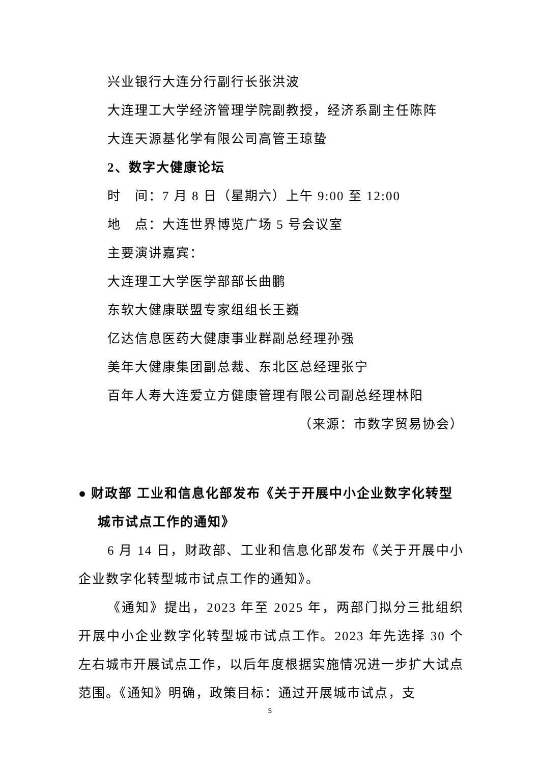兴业银行大连分行副行长张洪波
大连理工大学经济管理学院副教授，经济系副主任陈阵
大连天源基化学有限公司高管王琼蛰
2、数字大健康论坛
时　间：7 月 8 日（星期六）上午 9:00 至 12:00
地　点：大连世界博览广场 5 号会议室
主要演讲嘉宾：
大连理工大学医学部部长曲鹏
东软大健康联盟专家组组长王巍
亿达信息医药大健康事业群副总经理孙强
美年大健康集团副总裁、东北区总经理张宁
百年人寿大连爱立方健康管理有限公司副总经理林阳
（来源：市数字贸易协会）
● 财政部 工业和信息化部发布《关于开展中小企业数字化转型城市试点工作的通知》
6 月 14 日，财政部、工业和信息化部发布《关于开展中小企业数字化转型城市试点工作的通知》。
《通知》提出，2023 年至 2025 年，两部门拟分三批组织开展中小企业数字化转型城市试点工作。2023 年先选择 30 个左右城市开展试点工作，以后年度根据实施情况进一步扩大试点范围。《通知》明确，政策目标：通过开展城市试点，支
5